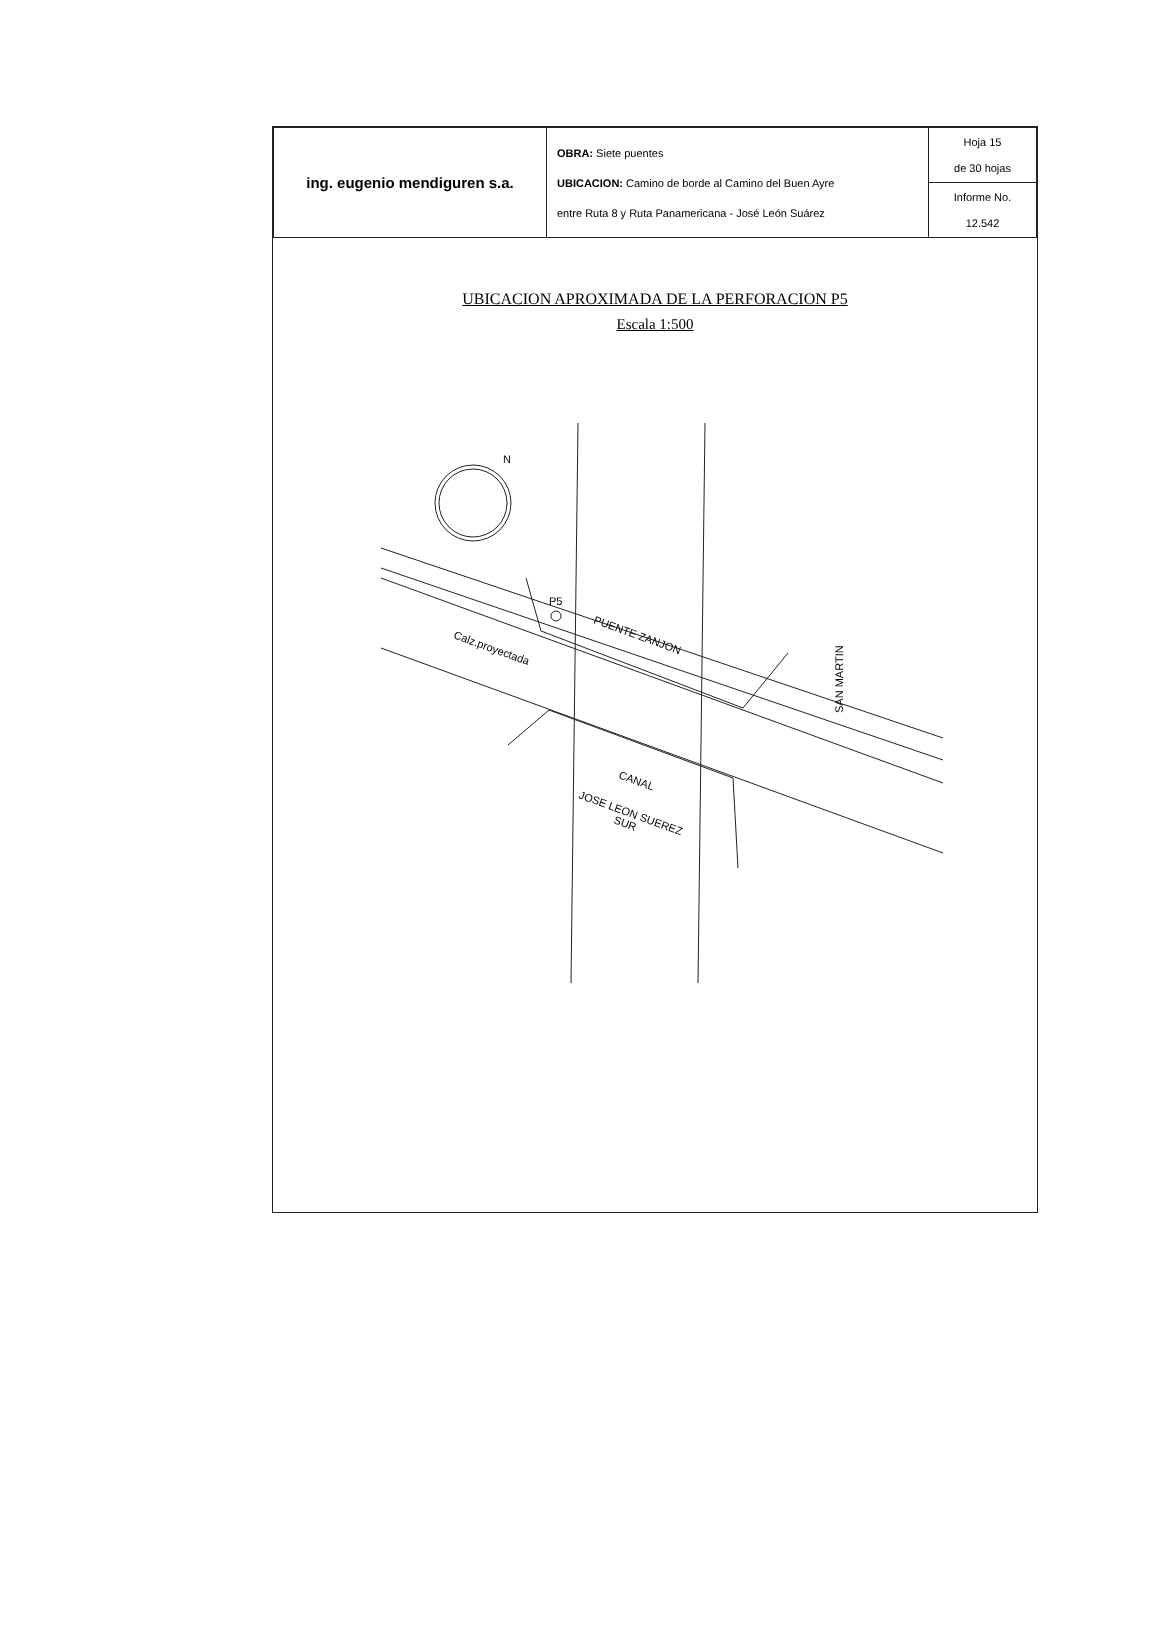| ing. eugenio mendiguren s.a. | OBRA: Siete puentes UBICACION: Camino de borde al Camino del Buen Ayre entre Ruta 8 y Ruta Panamericana - José León Suárez | Hoja 15 de 30 hojas |
| | | Informe No. 12.542 |
UBICACION APROXIMADA DE LA PERFORACION P5
Escala 1:500
P5
PUENTE ZANJON
Calz.proyectada
SAN MARTIN
CANAL
JOSE LEON SUEREZ
SUR
N